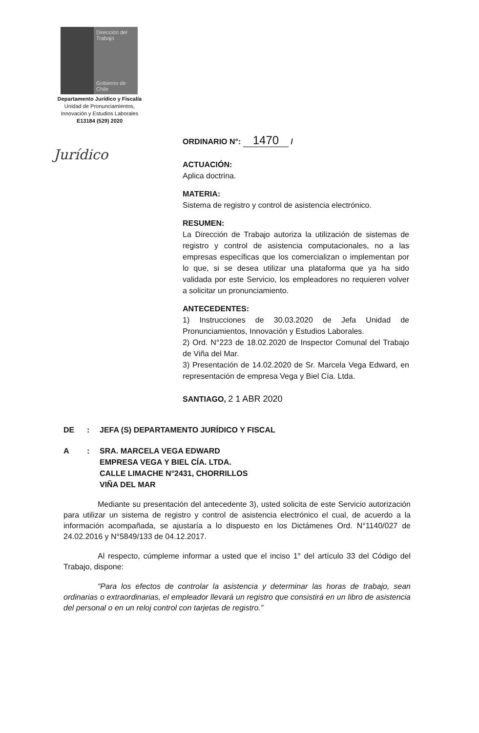Dirección del Trabajo
Gobierno de Chile
Departamento Jurídico y Fiscalía
Unidad de Pronunciamientos,
Innovación y Estudios Laborales
E13184 (529) 2020
Jurídico
ORDINARIO N°: 1470 /
ACTUACIÓN:
Aplica doctrina.
MATERIA:
Sistema de registro y control de asistencia electrónico.
RESUMEN:
La Dirección de Trabajo autoriza la utilización de sistemas de registro y control de asistencia computacionales, no a las empresas específicas que los comercializan o implementan por lo que, si se desea utilizar una plataforma que ya ha sido validada por este Servicio, los empleadores no requieren volver a solicitar un pronunciamiento.
ANTECEDENTES:
1) Instrucciones de 30.03.2020 de Jefa Unidad de Pronunciamientos, Innovación y Estudios Laborales.
2) Ord. N°223 de 18.02.2020 de Inspector Comunal del Trabajo de Viña del Mar.
3) Presentación de 14.02.2020 de Sr. Marcela Vega Edward, en representación de empresa Vega y Biel Cía. Ltda.
SANTIAGO, 2 1 ABR 2020
DE: JEFA (S) DEPARTAMENTO JURÍDICO Y FISCAL
A: SRA. MARCELA VEGA EDWARD
EMPRESA VEGA Y BIEL CÍA. LTDA.
CALLE LIMACHE N°2431, CHORRILLOS
VIÑA DEL MAR
Mediante su presentación del antecedente 3), usted solicita de este Servicio autorización para utilizar un sistema de registro y control de asistencia electrónico el cual, de acuerdo a la información acompañada, se ajustaría a lo dispuesto en los Dictámenes Ord. N°1140/027 de 24.02.2016 y N°5849/133 de 04.12.2017.
Al respecto, cúmpleme informar a usted que el inciso 1° del artículo 33 del Código del Trabajo, dispone:
“Para los efectos de controlar la asistencia y determinar las horas de trabajo, sean ordinarias o extraordinarias, el empleador llevará un registro que consistirá en un libro de asistencia del personal o en un reloj control con tarjetas de registro.”